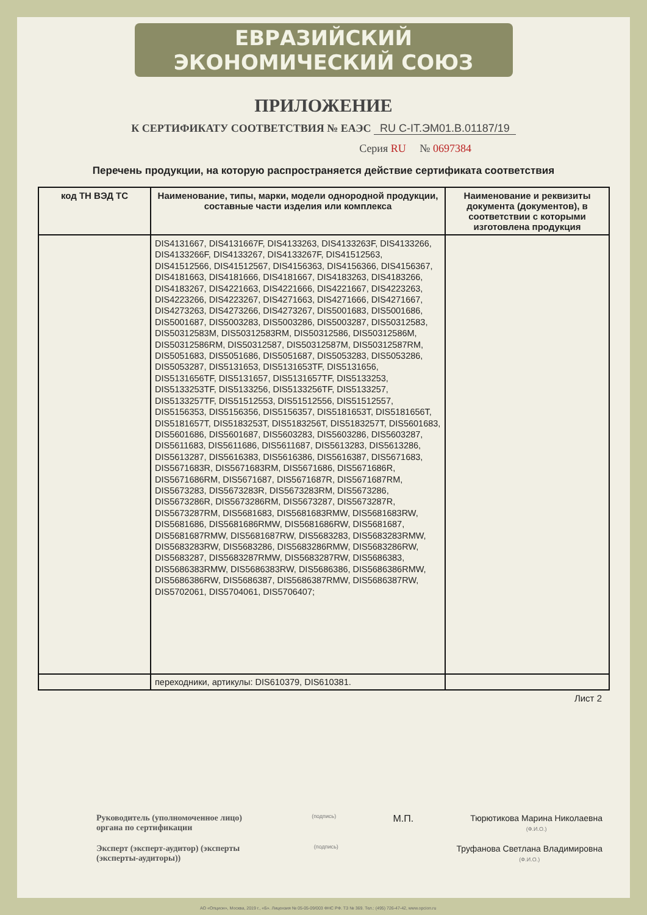ЕВРАЗИЙСКИЙ ЭКОНОМИЧЕСКИЙ СОЮЗ
ПРИЛОЖЕНИЕ
К СЕРТИФИКАТУ СООТВЕТСТВИЯ № ЕАЭС RU C-IT.ЭМ01.В.01187/19
Серия RU № 0697384
Перечень продукции, на которую распространяется действие сертификата соответствия
| код ТН ВЭД ТС | Наименование, типы, марки, модели однородной продукции, составные части изделия или комплекса | Наименование и реквизиты документа (документов), в соответствии с которыми изготовлена продукция |
| --- | --- | --- |
| | DIS4131667, DIS4131667F, DIS4133263, DIS4133263F, DIS4133266, DIS4133266F, DIS4133267, DIS4133267F, DIS41512563, DIS41512566, DIS41512567, DIS4156363, DIS4156366, DIS4156367, DIS4181663, DIS4181666, DIS4181667, DIS4183263, DIS4183266, DIS4183267, DIS4221663, DIS4221666, DIS4221667, DIS4223263, DIS4223266, DIS4223267, DIS4271663, DIS4271666, DIS4271667, DIS4273263, DIS4273266, DIS4273267, DIS5001683, DIS5001686, DIS5001687, DIS5003283, DIS5003286, DIS5003287, DIS50312583, DIS50312583M, DIS50312583RM, DIS50312586, DIS50312586M, DIS50312586RM, DIS50312587, DIS50312587M, DIS50312587RM, DIS5051683, DIS5051686, DIS5051687, DIS5053283, DIS5053286, DIS5053287, DIS5131653, DIS5131653TF, DIS5131656, DIS5131656TF, DIS5131657, DIS5131657TF, DIS5133253, DIS5133253TF, DIS5133256, DIS5133256TF, DIS5133257, DIS5133257TF, DIS51512553, DIS51512556, DIS51512557, DIS5156353, DIS5156356, DIS5156357, DIS5181653T, DIS5181656T, DIS5181657T, DIS5183253T, DIS5183256T, DIS5183257T, DIS5601683, DIS5601686, DIS5601687, DIS5603283, DIS5603286, DIS5603287, DIS5611683, DIS5611686, DIS5611687, DIS5613283, DIS5613286, DIS5613287, DIS5616383, DIS5616386, DIS5616387, DIS5671683, DIS5671683R, DIS5671683RM, DIS5671686, DIS5671686R, DIS5671686RM, DIS5671687, DIS5671687R, DIS5671687RM, DIS5673283, DIS5673283R, DIS5673283RM, DIS5673286, DIS5673286R, DIS5673286RM, DIS5673287, DIS5673287R, DIS5673287RM, DIS5681683, DIS5681683RMW, DIS5681683RW, DIS5681686, DIS5681686RMW, DIS5681686RW, DIS5681687, DIS5681687RMW, DIS5681687RW, DIS5683283, DIS5683283RMW, DIS5683283RW, DIS5683286, DIS5683286RMW, DIS5683286RW, DIS5683287, DIS5683287RMW, DIS5683287RW, DIS5686383, DIS5686383RMW, DIS5686383RW, DIS5686386, DIS5686386RMW, DIS5686386RW, DIS5686387, DIS5686387RMW, DIS5686387RW, DIS5702061, DIS5704061, DIS5706407; | |
| | переходники, артикулы: DIS610379, DIS610381. | |
Лист 2
Руководитель (уполномоченное лицо) органа по сертификации
(подпись)
М.П. Тюрютикова Марина Николаевна
(Ф.И.О.)
Эксперт (эксперт-аудитор) (эксперты (эксперты-аудиторы))
(подпись)
Труфанова Светлана Владимировна
(Ф.И.О.)
АО «Опцион», Москва, 2019 г., «Б». Лицензия № 05-05-09/003 ФНС РФ. ТЗ № 369. Тел.: (495) 726-47-42, www.opcion.ru